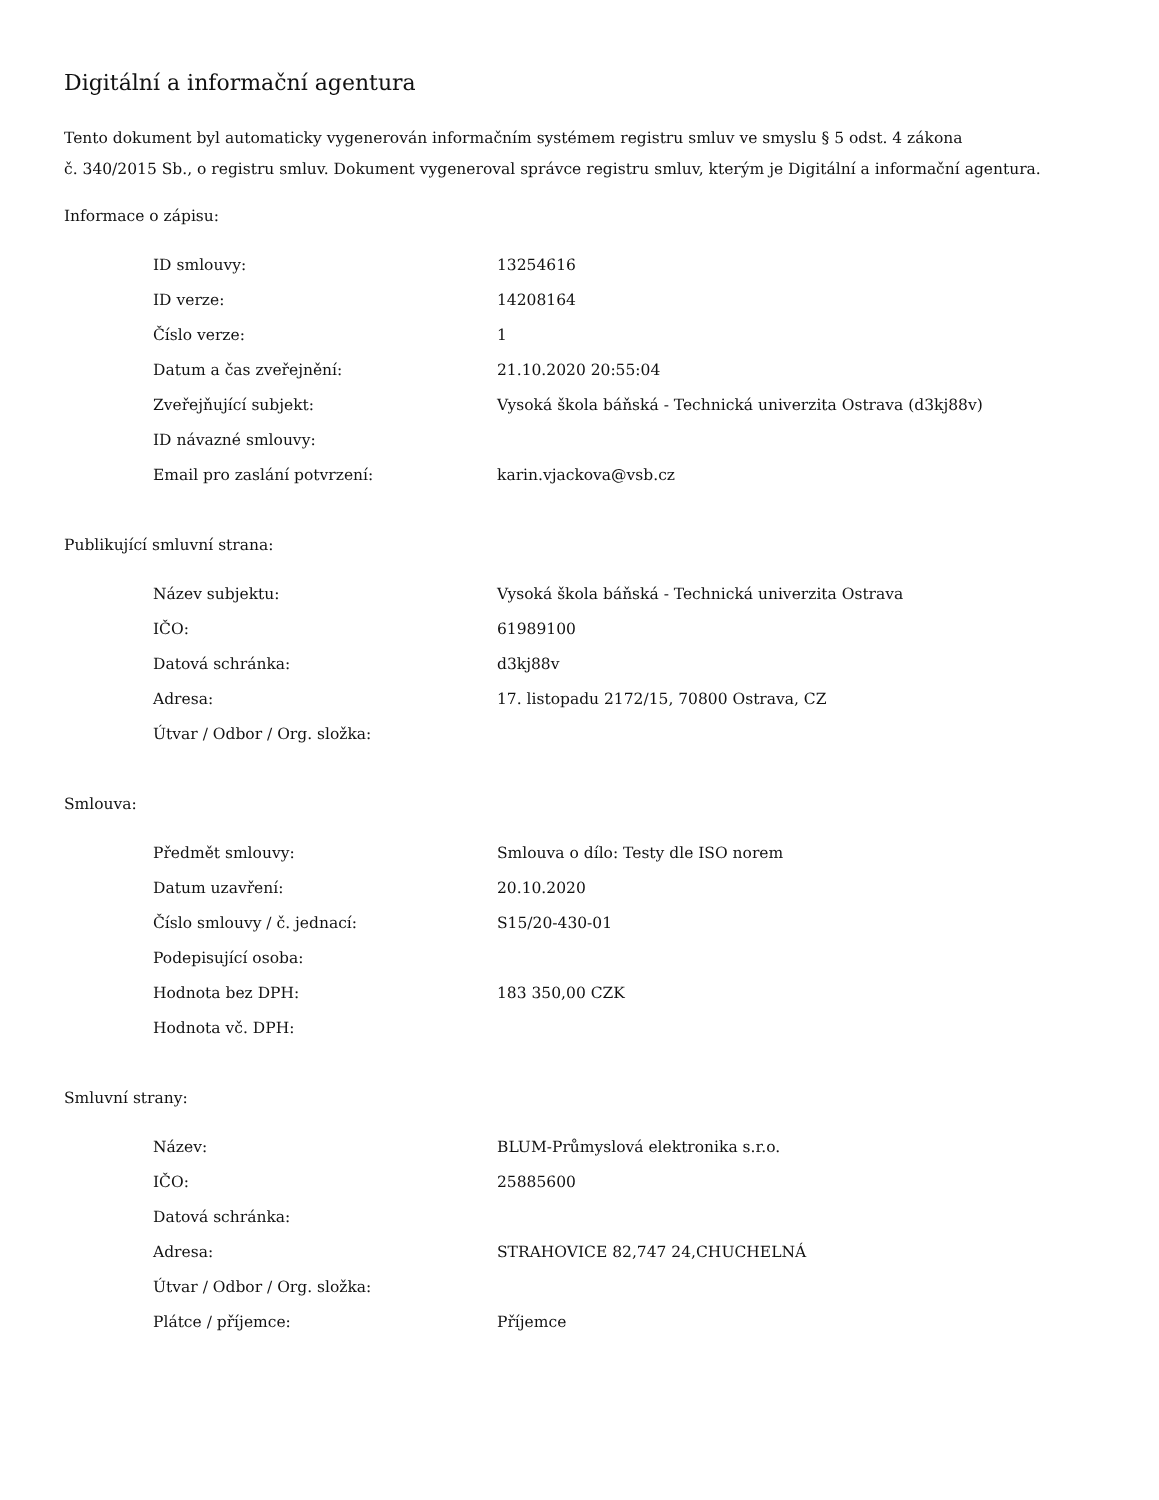Digitální a informační agentura
Tento dokument byl automaticky vygenerován informačním systémem registru smluv ve smyslu § 5 odst. 4 zákona
č. 340/2015 Sb., o registru smluv. Dokument vygeneroval správce registru smluv, kterým je Digitální a informační agentura.
Informace o zápisu:
| ID smlouvy: | 13254616 |
| ID verze: | 14208164 |
| Číslo verze: | 1 |
| Datum a čas zveřejnění: | 21.10.2020 20:55:04 |
| Zveřejňující subjekt: | Vysoká škola báňská - Technická univerzita Ostrava (d3kj88v) |
| ID návazné smlouvy: | |
| Email pro zaslání potvrzení: | karin.vjackova@vsb.cz |
Publikující smluvní strana:
| Název subjektu: | Vysoká škola báňská - Technická univerzita Ostrava |
| IČO: | 61989100 |
| Datová schránka: | d3kj88v |
| Adresa: | 17. listopadu 2172/15, 70800 Ostrava, CZ |
| Útvar / Odbor / Org. složka: | |
Smlouva:
| Předmět smlouvy: | Smlouva o dílo: Testy dle ISO norem |
| Datum uzavření: | 20.10.2020 |
| Číslo smlouvy / č. jednací: | S15/20-430-01 |
| Podepisující osoba: | |
| Hodnota bez DPH: | 183 350,00 CZK |
| Hodnota vč. DPH: | |
Smluvní strany:
| Název: | BLUM-Průmyslová elektronika s.r.o. |
| IČO: | 25885600 |
| Datová schránka: | |
| Adresa: | STRAHOVICE 82,747 24,CHUCHELNÁ |
| Útvar / Odbor / Org. složka: | |
| Plátce / příjemce: | Příjemce |